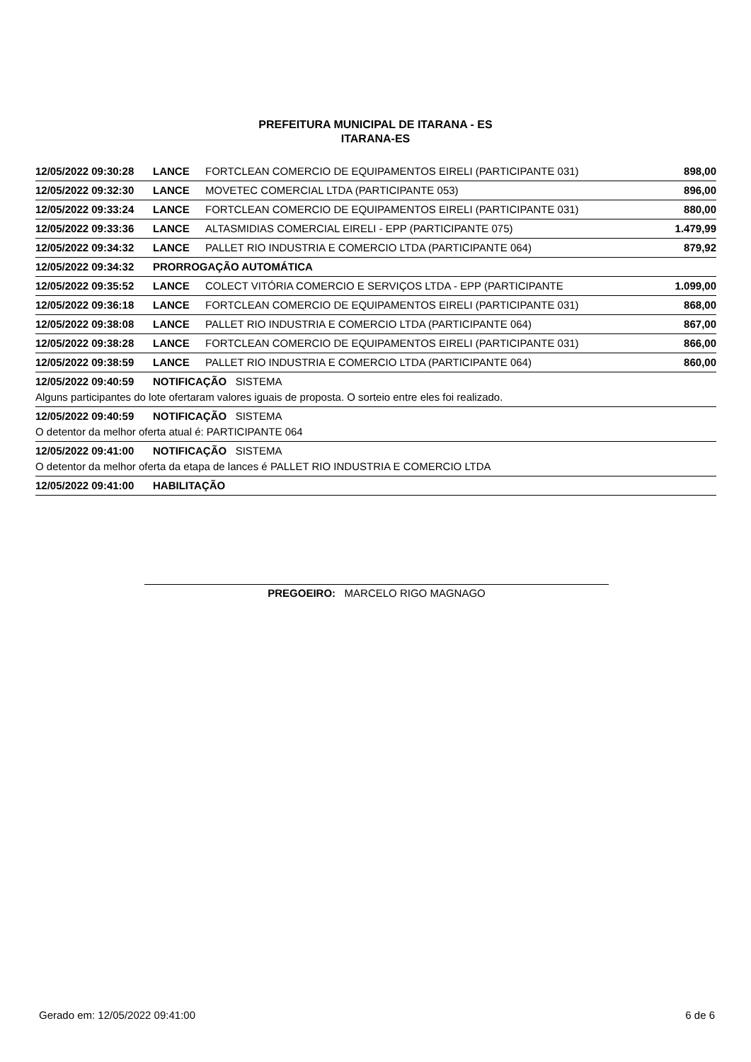PREFEITURA MUNICIPAL DE ITARANA - ES
ITARANA-ES
| 12/05/2022 09:30:28 | LANCE | FORTCLEAN COMERCIO DE EQUIPAMENTOS EIRELI (PARTICIPANTE 031) | 898,00 |
| 12/05/2022 09:32:30 | LANCE | MOVETEC COMERCIAL LTDA (PARTICIPANTE 053) | 896,00 |
| 12/05/2022 09:33:24 | LANCE | FORTCLEAN COMERCIO DE EQUIPAMENTOS EIRELI (PARTICIPANTE 031) | 880,00 |
| 12/05/2022 09:33:36 | LANCE | ALTASMIDIAS COMERCIAL EIRELI - EPP (PARTICIPANTE 075) | 1.479,99 |
| 12/05/2022 09:34:32 | LANCE | PALLET RIO INDUSTRIA E COMERCIO LTDA (PARTICIPANTE 064) | 879,92 |
| 12/05/2022 09:34:32 | PRORROGAÇÃO AUTOMÁTICA | | |
| 12/05/2022 09:35:52 | LANCE | COLECT VITÓRIA COMERCIO E SERVIÇOS LTDA - EPP (PARTICIPANTE | 1.099,00 |
| 12/05/2022 09:36:18 | LANCE | FORTCLEAN COMERCIO DE EQUIPAMENTOS EIRELI (PARTICIPANTE 031) | 868,00 |
| 12/05/2022 09:38:08 | LANCE | PALLET RIO INDUSTRIA E COMERCIO LTDA (PARTICIPANTE 064) | 867,00 |
| 12/05/2022 09:38:28 | LANCE | FORTCLEAN COMERCIO DE EQUIPAMENTOS EIRELI (PARTICIPANTE 031) | 866,00 |
| 12/05/2022 09:38:59 | LANCE | PALLET RIO INDUSTRIA E COMERCIO LTDA (PARTICIPANTE 064) | 860,00 |
| 12/05/2022 09:40:59 | NOTIFICAÇÃO SISTEMA | | |
| Alguns participantes do lote ofertaram valores iguais de proposta. O sorteio entre eles foi realizado. | | | |
| 12/05/2022 09:40:59 | NOTIFICAÇÃO SISTEMA | | |
| O detentor da melhor oferta atual é: PARTICIPANTE 064 | | | |
| 12/05/2022 09:41:00 | NOTIFICAÇÃO SISTEMA | | |
| O detentor da melhor oferta da etapa de lances é PALLET RIO INDUSTRIA E COMERCIO LTDA | | | |
| 12/05/2022 09:41:00 | HABILITAÇÃO | | |
PREGOEIRO: MARCELO RIGO MAGNAGO
Gerado em: 12/05/2022 09:41:00 6 de 6